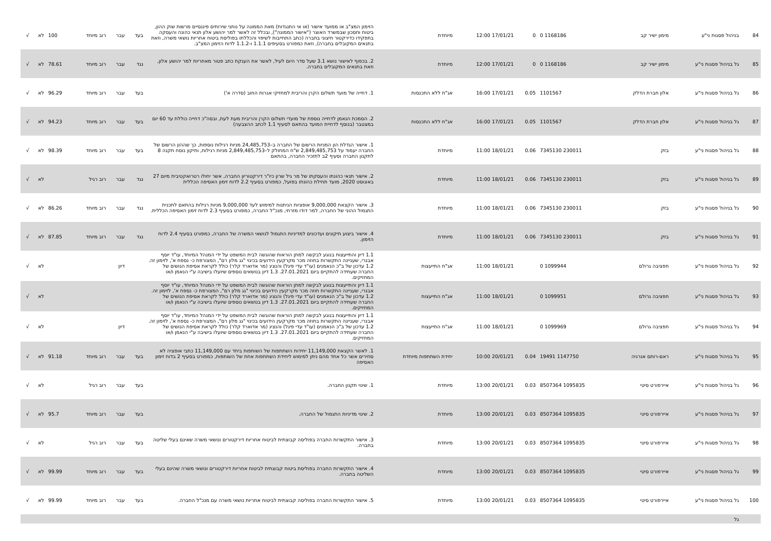| 84 | בניהול פסגות ני"ע | מימון ישיר קב | 1168186 0 | 0 | 17/01/21 12:00 | מיוחדת | הזימון המצ"ב או ממועד אישור (או אי התנגדות) מאת הממונה על נותני שירותים פיננסיים מרשות שוק ההון, ביטוח וחסכון שבמשרד האוצר ("אישור הממונה"), ובכלל זה לאשר למר יהושע אלון תנאי כהונה והעסקה בתפקידו כדירקטור חיצוני בחברה (כתב התחייבות לשיפוי והכללתו בפוליסת ביטוח אחריות נושאי משרה, וזאת בתנאים המקובלים בחברה), וזאת כמפורט בסעיפים 1.1.1 ו-1.1.2 לדוח הזימון המצ"ב. | בעד | עבר | רוב מיוחד | 100 | לא | √ |
| 85 | גל בניהול פסגות ני"ע | מימון ישיר קב | 1168186 0 | 0 | 17/01/21 12:00 | מיוחדת | 2. בכפוף לאישור נושא 3.1 שעל סדר היום לעיל, לאשר את הענקת כתב פטור מאחריות למר יהושע אלון, וזאת בתנאים המקובלים בחברה. | נגד | עבר | רוב מיוחד | 78.61 | לא | √ |
| 86 | גל בניהול פסגות ני"ע | אלון חברת הדלק | 1101567 | 0.05 | 17/01/21 16:00 | אג"ח ללא התכנסות | 1. דחייה של מועד תשלום הקרן והריבית למחזיקי אגרות החוב (סדרה א') | בעד | עבר | רוב מיוחד | 96.29 | לא | √ |
| 87 | גל בניהול פסגות ני"ע | אלון חברת הדלק | 1101567 | 0.05 | 17/01/21 16:00 | אג"ח ללא התכנסות | 2. הסמכת הנאמן לדחייה נוספת של מועדי תשלום הקרן והריבית מעת לעת, ובסה"כ דחייה כוללת עד 60 יום במצטבר (בנוסף לדחיית המועד בהתאם לסעיף 1.1 לכתב ההצבעה) | בעד | עבר | רוב מיוחד | 94.23 | לא | √ |
| 88 | גל בניהול פסגות ני"ע | בזק | 230011 7345130 | 0.06 | 18/01/21 11:00 | מיוחדת | 1. אישור הגדלת הון המניות הרשום של החברה ב–24,485,753 מניות רגילות נוספות, כך שההון הרשום של החברה יעמוד על 2,849,485,753 ש"ח המחולק ל–2,849,485,753 מניות רגילות, ותיקון נוסח תקנה 8 לתקנון החברה וסעיף 2ב לתזכיר החברה, בהתאם | בעד | עבר | רוב מיוחד | 98.39 | לא | √ |
| 89 | גל בניהול פסגות ני"ע | בזק | 230011 7345130 | 0.06 | 18/01/21 11:00 | מיוחדת | 2. אישור תנאי כהונתו והעסקתו של מר גיל שרון כיו"ר דירקטוריון החברה, אשר יחולו רטרואקטיבית מיום 27 באוגוסט 2020, מועד תחילת כהונתו בפועל, כמפורט בסעיף 2.2 לדוח זימון האסיפה הכללית | נגד | עבר | רוב רגיל | | לא | √ |
| 90 | גל בניהול פסגות ני"ע | בזק | 230011 7345130 | 0.06 | 18/01/21 11:00 | מיוחדת | 3. אישור הקצאת 9,000,000 אופציות הניתנות למימוש לעד 9,000,000 מניות רגילות בהתאם לתכנית התגמול ההוני של החברה, למר דודו מזרחי, מנכ"ל החברה, כמפורט בסעיף 2.3 לדוח זימון האסיפה הכללית. | נגד | עבר | רוב מיוחד | 86.26 | לא | √ |
| 91 | גל בניהול פסגות ני"ע | בזק | 230011 7345130 | 0.06 | 18/01/21 11:00 | מיוחדת | 4. אישור ביצוע תיקונים ועדכונים למדיניות התגמול לנושאי המשרה של החברה, כמפורט בסעיף 2.4 לדוח הזימון. | נגד | עבר | רוב מיוחד | 87.85 | לא | √ |
| 92 | גל בניהול פסגות ני"ע | חפציבה גרולם | 1099944 0 | | 18/01/21 11:00 | אג"ח התייעצות | 1.1 דיון והתייעצות בנוגע לבקשה למתן הוראות שהוגשה לבית המשפט על ידי המנהל המיוחד, עו"ד יוסף אבנרי, שעניינה התקשרות בחוזה מכר מקרקעין הידועים בכינוי "גג מלון רם", המצורפת כ- נספח א', לזימון זה. 1.2 עדכון של ב"כ הנאמנים (עו"ד עדי פיגל) והנציג (מר אדוארד קלר) כולל לקראת אסיפת הנושים של החברה שעתידה להתקיים ביום 27.01.2021. 1.3 דיון בנושאים נוספים שיועלו בישיבה ע"י הנאמן ו/או המחזיקים. | | דיון | | | לא | √ |
| 93 | גל בניהול פסגות ני"ע | חפציבה גרולם | 1099951 0 | | 18/01/21 11:00 | אג"ח התייעצות | 1.1 דיון והתייעצות בנוגע לבקשה למתן הוראות שהוגשה לבית המשפט על ידי המנהל המיוחד, עו"ד יוסף אבנרי, שעניינה התקשרות חוזה מכר מקרקעין הידועים בכינוי "גג מלון רם", המצורפת כ- נספח א', לזימון זה. 1.2 עדכון של ב"כ הנאמנים (עו"ד עדי פיגל) והנציג (מר אדוארד קלר) כולל לקראת אסיפת הנושים של החברה שעתידה להתקיים ביום 27.01.2021. 1.3 דיון בנושאים נוספים שיועלו בישיבה ע"י הנאמן ו/או המחזיקים. | | | | | לא | √ |
| 94 | גל בניהול פסגות ני"ע | חפציבה גרולם | 1099969 0 | | 18/01/21 11:00 | אג"ח התייעצות | 1.1 דיון והתייעצות בנוגע לבקשה למתן הוראות שהוגשה לבית המשפט על ידי המנהל המיוחד, עו"ד יוסף אבנרי, שעניינה התקשרות בחוזה מכר מקרקעין הידועים בכינוי "גג מלון רם", המצורפת כ- נספח א', לזימון זה. 1.2 עדכון של ב"כ הנאמנים (עו"ד עדי פיגל) והנציג (מר אדוארד קלר) כולל לקראת אסיפת הנושים של החברה שעתידה להתקיים ביום 27.01.2021. 1.3 דיון בנושאים נוספים שיועלו בישיבה ע"י הנאמן ו/או המחזיקים. | | דיון | | | לא | √ |
| 95 | גל בניהול פסגות ני"ע | ראם-רותם אנרגיה | 1147750 19491 | 0.04 | 20/01/21 10:00 | יחידת השתתפות מיוחדת | 1. לאשר הקצאת 11,149,000 יחידות השתתפות של השותפות ביחד עם 11,149,000 כתבי אופציה לא סחירים אשר כל אחד מהם ניתן למימוש ליחידת השתתפות אחת של השותפות, כמפורט בסעיף 2 בדוח זימון האסיפה | בעד | עבר | רוב מיוחד | 91.18 | לא | √ |
| 96 | גל בניהול פסגות ני"ע | איירפורט סיטי | 1095835 8507364 | 0.03 | 20/01/21 13:00 | מיוחדת | 1. שינוי תקנון החברה. | בעד | עבר | רוב רגיל | | לא | √ |
| 97 | גל בניהול פסגות ני"ע | איירפורט סיטי | 1095835 8507364 | 0.03 | 20/01/21 13:00 | מיוחדת | 2. שינוי מדיניות התגמול של החברה. | בעד | עבר | רוב מיוחד | 95.7 | לא | √ |
| 98 | גל בניהול פסגות ני"ע | איירפורט סיטי | 1095835 8507364 | 0.03 | 20/01/21 13:00 | מיוחדת | 3. אישור התקשרות החברה בפוליסה קבוצתית לביטוח אחריות דירקטורים ונושאי משרה שאינם בעלי שליטה בחברה. | בעד | עבר | רוב רגיל | | לא | √ |
| 99 | גל בניהול פסגות ני"ע | איירפורט סיטי | 1095835 8507364 | 0.03 | 20/01/21 13:00 | מיוחדת | 4. אישור התקשרות החברה בפוליסת ביטוח קבוצתית לביטוח אחריות דירקטורים ונושאי משרה שהינם בעלי השליטה בחברה. | בעד | עבר | רוב מיוחד | 99.99 | לא | √ |
| 100 | גל בניהול פסגות ני"ע | איירפורט סיטי | 1095835 8507364 | 0.03 | 20/01/21 13:00 | מיוחדת | 5. אישור התקשרות החברה בפוליסה קבוצתית לביטוח אחריות נושאי משרה עם מנכ"ל החברה. | בעד | עבר | רוב מיוחד | 99.99 | לא | √ |
| | גל | | | | | | | | | | | | |